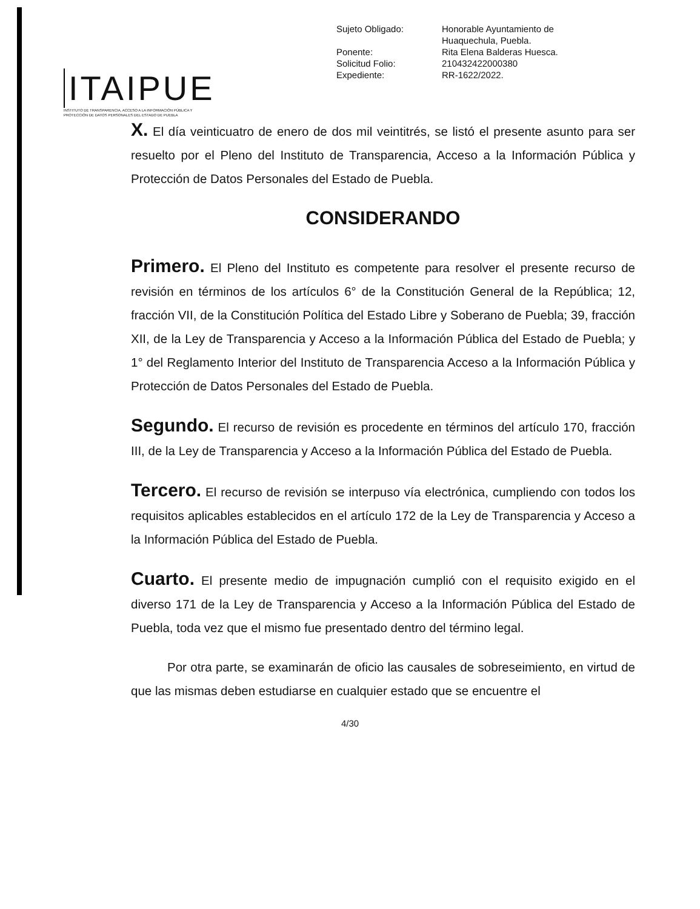ITAIPUE
INSTITUTO DE TRANSPARENCIA, ACCESO A LA INFORMACIÓN PÚBLICA Y PROTECCIÓN DE DATOS PERSONALES DEL ESTADO DE PUEBLA
| Sujeto Obligado: | Honorable Ayuntamiento de Huaquechula, Puebla. |
| Ponente: | Rita Elena Balderas Huesca. |
| Solicitud Folio: | 210432422000380 |
| Expediente: | RR-1622/2022. |
X. El día veinticuatro de enero de dos mil veintitrés, se listó el presente asunto para ser resuelto por el Pleno del Instituto de Transparencia, Acceso a la Información Pública y Protección de Datos Personales del Estado de Puebla.
CONSIDERANDO
Primero. El Pleno del Instituto es competente para resolver el presente recurso de revisión en términos de los artículos 6° de la Constitución General de la República; 12, fracción VII, de la Constitución Política del Estado Libre y Soberano de Puebla; 39, fracción XII, de la Ley de Transparencia y Acceso a la Información Pública del Estado de Puebla; y 1° del Reglamento Interior del Instituto de Transparencia Acceso a la Información Pública y Protección de Datos Personales del Estado de Puebla.
Segundo. El recurso de revisión es procedente en términos del artículo 170, fracción III, de la Ley de Transparencia y Acceso a la Información Pública del Estado de Puebla.
Tercero. El recurso de revisión se interpuso vía electrónica, cumpliendo con todos los requisitos aplicables establecidos en el artículo 172 de la Ley de Transparencia y Acceso a la Información Pública del Estado de Puebla.
Cuarto. El presente medio de impugnación cumplió con el requisito exigido en el diverso 171 de la Ley de Transparencia y Acceso a la Información Pública del Estado de Puebla, toda vez que el mismo fue presentado dentro del término legal.
Por otra parte, se examinarán de oficio las causales de sobreseimiento, en virtud de que las mismas deben estudiarse en cualquier estado que se encuentre el
4/30